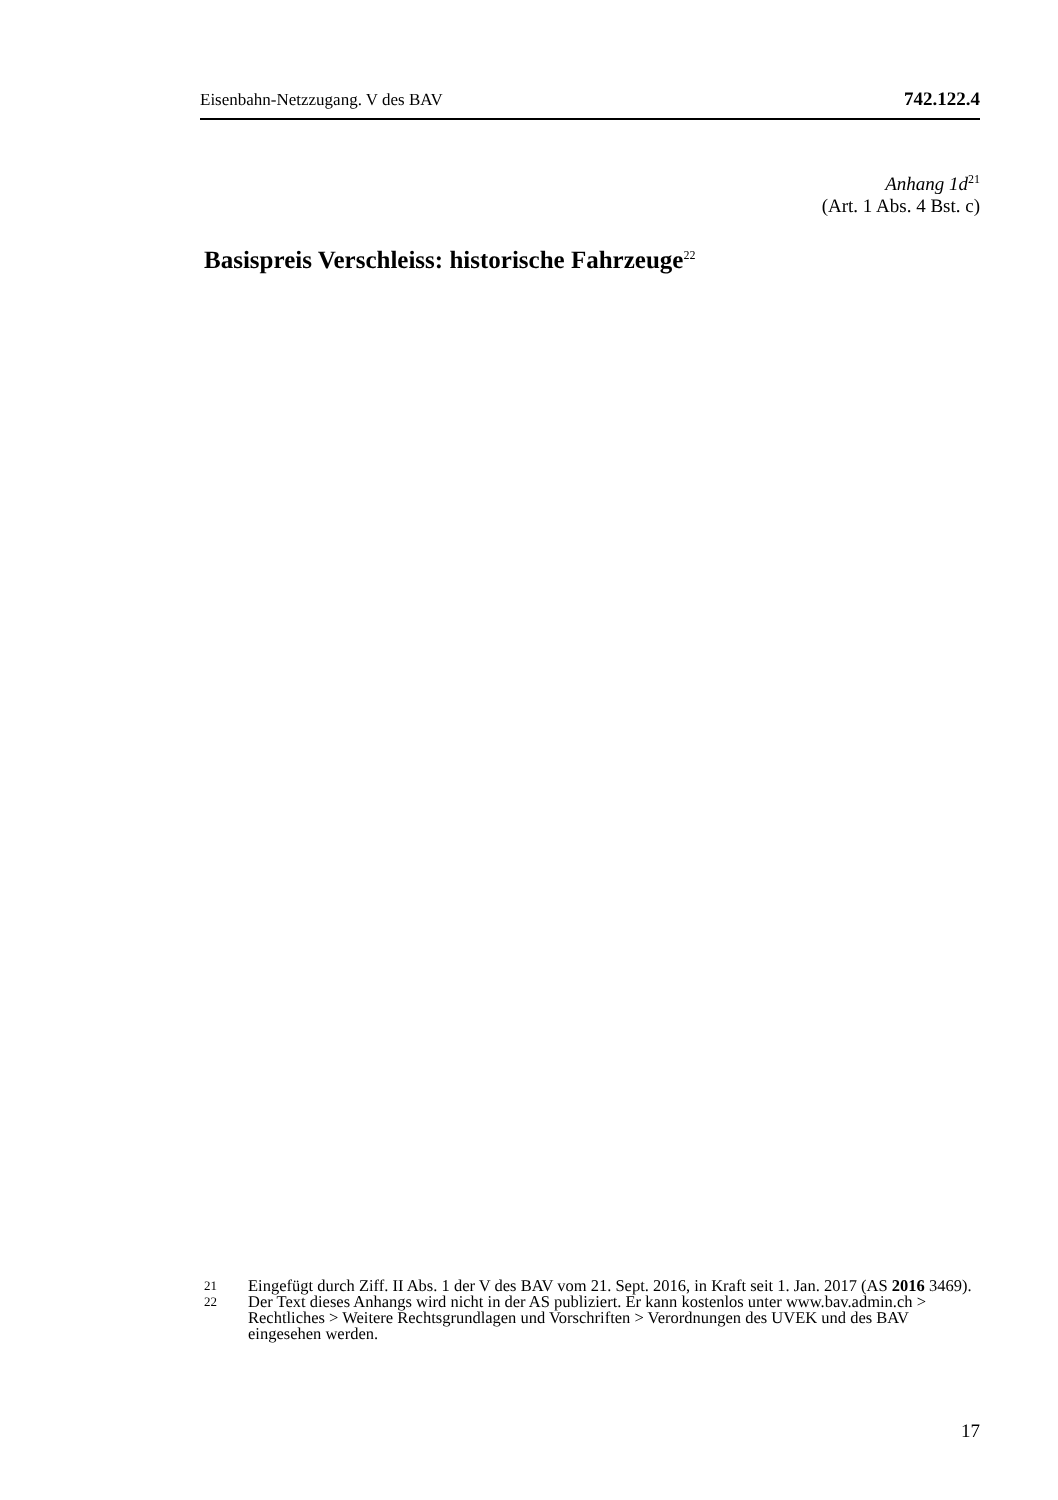Eisenbahn-Netzzugang. V des BAV 742.122.4
Anhang 1d<sup>21</sup>
(Art. 1 Abs. 4 Bst. c)
Basispreis Verschleiss: historische Fahrzeuge<sup>22</sup>
21 Eingefügt durch Ziff. II Abs. 1 der V des BAV vom 21. Sept. 2016, in Kraft seit 1. Jan. 2017 (AS 2016 3469).
22 Der Text dieses Anhangs wird nicht in der AS publiziert. Er kann kostenlos unter www.bav.admin.ch > Rechtliches > Weitere Rechtsgrundlagen und Vorschriften > Verordnungen des UVEK und des BAV eingesehen werden.
17